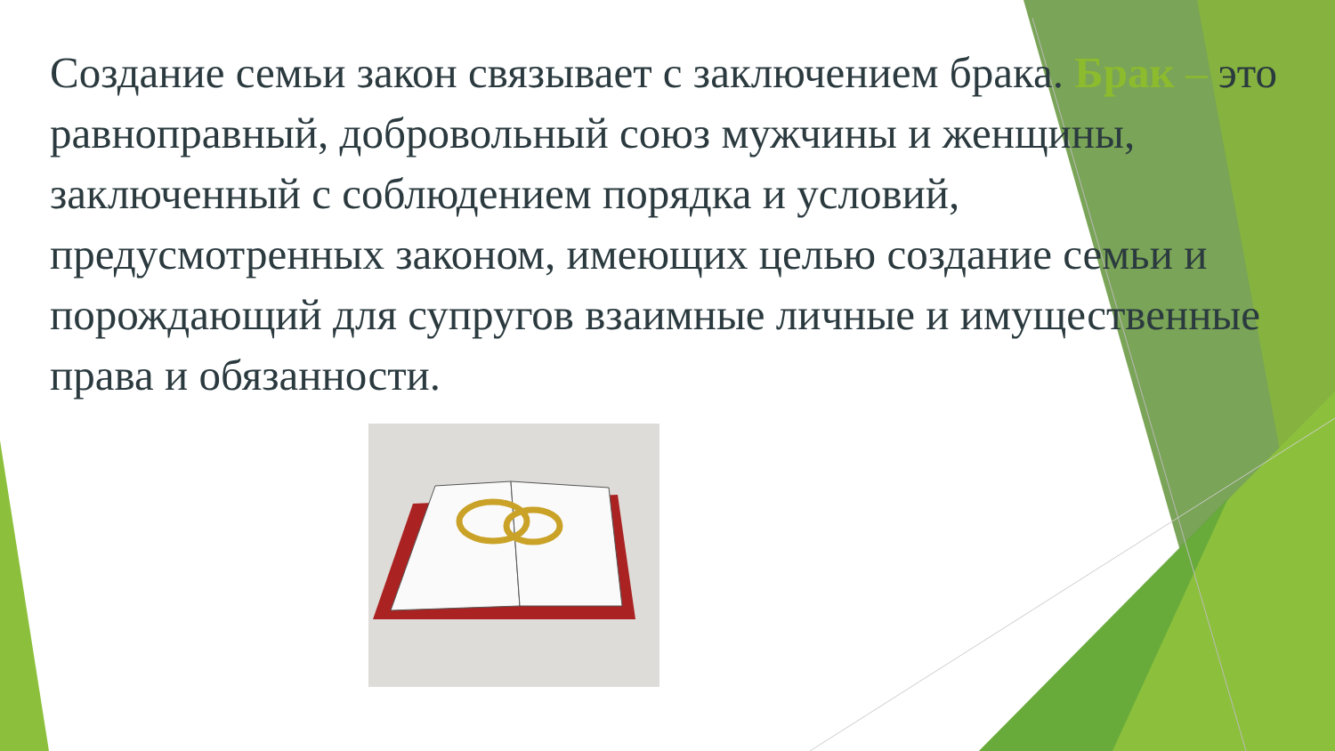Создание семьи закон связывает с заключением брака. Брак – это равноправный, добровольный союз мужчины и женщины, заключенный с соблюдением порядка и условий, предусмотренных законом, имеющих целью создание семьи и порождающий для супругов взаимные личные и имущественные права и обязанности.